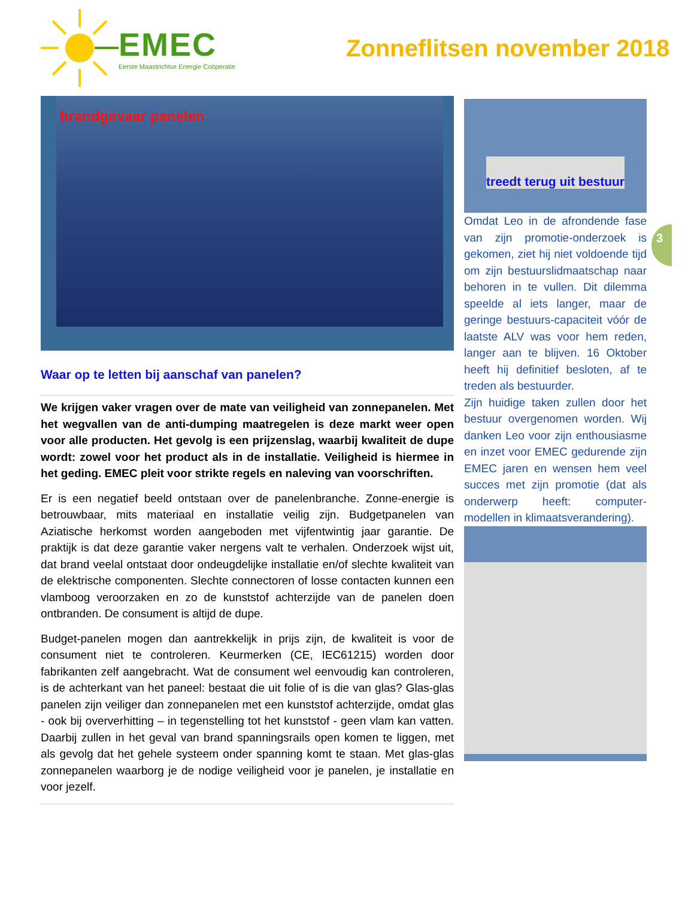EMEC
Eerste Maastrichtse Energie Coöperatie
Zonneflitsen november 2018
brandgevaar panelen
Waar op te letten bij aanschaf van panelen?
We krijgen vaker vragen over de mate van veiligheid van zonnepanelen. Met het wegvallen van de anti-dumping maatregelen is deze markt weer open voor alle producten. Het gevolg is een prijzenslag, waarbij kwaliteit de dupe wordt: zowel voor het product als in de installatie. Veiligheid is hiermee in het geding. EMEC pleit voor strikte regels en naleving van voorschriften.
Er is een negatief beeld ontstaan over de panelenbranche. Zonne-energie is betrouwbaar, mits materiaal en installatie veilig zijn. Budgetpanelen van Aziatische herkomst worden aangeboden met vijfentwintig jaar garantie. De praktijk is dat deze garantie vaker nergens valt te verhalen. Onderzoek wijst uit, dat brand veelal ontstaat door ondeugdelijke installatie en/of slechte kwaliteit van de elektrische componenten. Slechte connectoren of losse contacten kunnen een vlamboog veroorzaken en zo de kunststof achterzijde van de panelen doen ontbranden. De consument is altijd de dupe.
Budget-panelen mogen dan aantrekkelijk in prijs zijn, de kwaliteit is voor de consument niet te controleren. Keurmerken (CE, IEC61215) worden door fabrikanten zelf aangebracht. Wat de consument wel eenvoudig kan controleren, is de achterkant van het paneel: bestaat die uit folie of is die van glas? Glas-glas panelen zijn veiliger dan zonnepanelen met een kunststof achterzijde, omdat glas - ook bij oververhitting – in tegenstelling tot het kunststof - geen vlam kan vatten. Daarbij zullen in het geval van brand spanningsrails open komen te liggen, met als gevolg dat het gehele systeem onder spanning komt te staan. Met glas-glas zonnepanelen waarborg je de nodige veiligheid voor je panelen, je installatie en voor jezelf.
treedt terug uit bestuur
Omdat Leo in de afrondende fase van zijn promotie-onderzoek is gekomen, ziet hij niet voldoende tijd om zijn bestuurslidmaatschap naar behoren in te vullen. Dit dilemma speelde al iets langer, maar de geringe bestuurs-capaciteit vóór de laatste ALV was voor hem reden, langer aan te blijven. 16 Oktober heeft hij definitief besloten, af te treden als bestuurder.
Zijn huidige taken zullen door het bestuur overgenomen worden. Wij danken Leo voor zijn enthousiasme en inzet voor EMEC gedurende zijn EMEC jaren en wensen hem veel succes met zijn promotie (dat als onderwerp heeft: computer-modellen in klimaatsverandering).
3